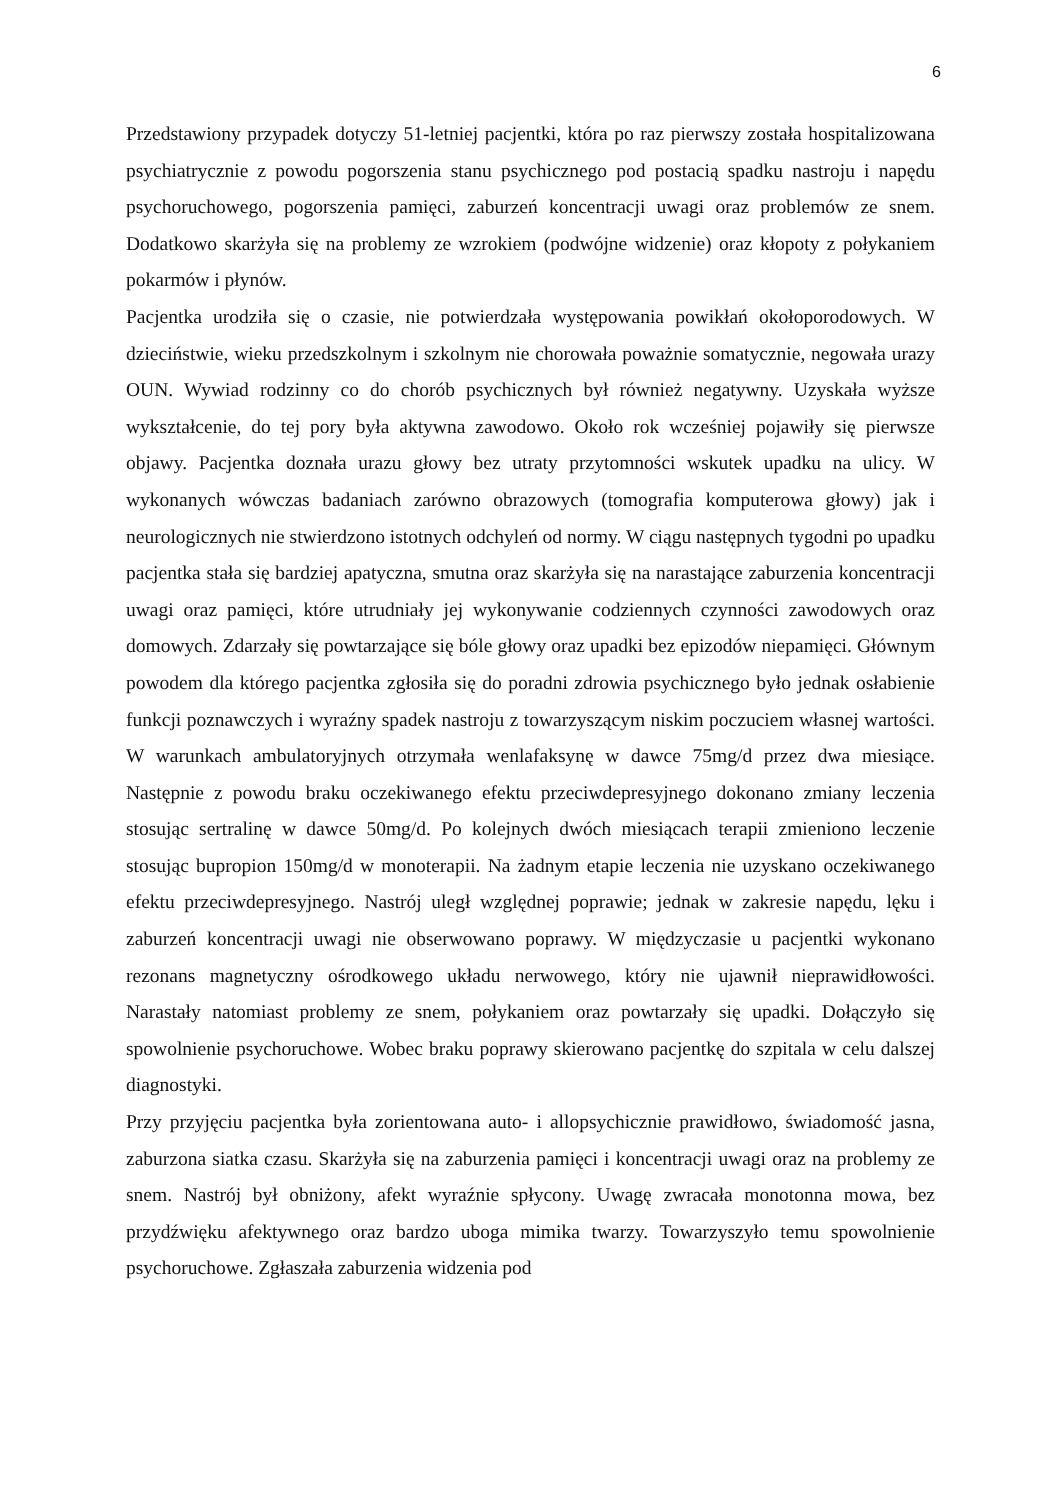6
Przedstawiony przypadek dotyczy 51-letniej pacjentki, która po raz pierwszy została hospitalizowana psychiatrycznie z powodu pogorszenia stanu psychicznego pod postacią spadku nastroju i napędu psychoruchowego, pogorszenia pamięci, zaburzeń koncentracji uwagi oraz problemów ze snem. Dodatkowo skarżyła się na problemy ze wzrokiem (podwójne widzenie) oraz kłopoty z połykaniem pokarmów i płynów.
Pacjentka urodziła się o czasie, nie potwierdzała występowania powikłań okołoporodowych. W dzieciństwie, wieku przedszkolnym i szkolnym nie chorowała poważnie somatycznie, negowała urazy OUN. Wywiad rodzinny co do chorób psychicznych był również negatywny. Uzyskała wyższe wykształcenie, do tej pory była aktywna zawodowo. Około rok wcześniej pojawiły się pierwsze objawy. Pacjentka doznała urazu głowy bez utraty przytomności wskutek upadku na ulicy. W wykonanych wówczas badaniach zarówno obrazowych (tomografia komputerowa głowy) jak i neurologicznych nie stwierdzono istotnych odchyleń od normy. W ciągu następnych tygodni po upadku pacjentka stała się bardziej apatyczna, smutna oraz skarżyła się na narastające zaburzenia koncentracji uwagi oraz pamięci, które utrudniały jej wykonywanie codziennych czynności zawodowych oraz domowych. Zdarzały się powtarzające się bóle głowy oraz upadki bez epizodów niepamięci. Głównym powodem dla którego pacjentka zgłosiła się do poradni zdrowia psychicznego było jednak osłabienie funkcji poznawczych i wyraźny spadek nastroju z towarzyszącym niskim poczuciem własnej wartości. W warunkach ambulatoryjnych otrzymała wenlafaksynę w dawce 75mg/d przez dwa miesiące. Następnie z powodu braku oczekiwanego efektu przeciwdepresyjnego dokonano zmiany leczenia stosując sertralinę w dawce 50mg/d. Po kolejnych dwóch miesiącach terapii zmieniono leczenie stosując bupropion 150mg/d w monoterapii. Na żadnym etapie leczenia nie uzyskano oczekiwanego efektu przeciwdepresyjnego. Nastrój uległ względnej poprawie; jednak w zakresie napędu, lęku i zaburzeń koncentracji uwagi nie obserwowano poprawy. W międzyczasie u pacjentki wykonano rezonans magnetyczny ośrodkowego układu nerwowego, który nie ujawnił nieprawidłowości. Narastały natomiast problemy ze snem, połykaniem oraz powtarzały się upadki. Dołączyło się spowolnienie psychoruchowe. Wobec braku poprawy skierowano pacjentkę do szpitala w celu dalszej diagnostyki.
Przy przyjęciu pacjentka była zorientowana auto- i allopsychicznie prawidłowo, świadomość jasna, zaburzona siatka czasu. Skarżyła się na zaburzenia pamięci i koncentracji uwagi oraz na problemy ze snem. Nastrój był obniżony, afekt wyraźnie spłycony. Uwagę zwracała monotonna mowa, bez przydźwięku afektywnego oraz bardzo uboga mimika twarzy. Towarzyszyło temu spowolnienie psychoruchowe. Zgłaszała zaburzenia widzenia pod